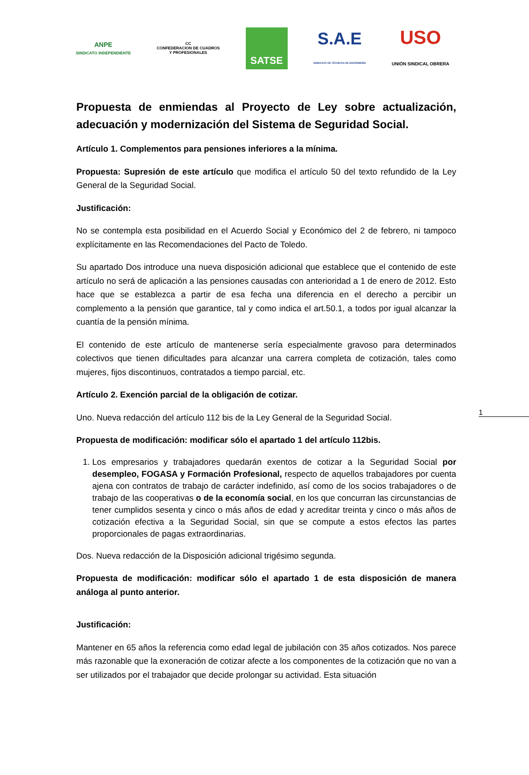ANPE
SINDICATO INDEPENDIENTE
CC
CONFEDERACION DE CUADROS
Y PROFESIONALES
SATSE
S.A.E
SINDICATO DE TÉCNICOS DE ENFERMERÍA
USO
UNIÓN SINDICAL OBRERA
Propuesta de enmiendas al Proyecto de Ley sobre actualización, adecuación y modernización del Sistema de Seguridad Social.
Artículo 1. Complementos para pensiones inferiores a la mínima.
Propuesta: Supresión de este artículo que modifica el artículo 50 del texto refundido de la Ley General de la Seguridad Social.
Justificación:
No se contempla esta posibilidad en el Acuerdo Social y Económico del 2 de febrero, ni tampoco explícitamente en las Recomendaciones del Pacto de Toledo.
Su apartado Dos introduce una nueva disposición adicional que establece que el contenido de este artículo no será de aplicación a las pensiones causadas con anterioridad a 1 de enero de 2012. Esto hace que se establezca a partir de esa fecha una diferencia en el derecho a percibir un complemento a la pensión que garantice, tal y como indica el art.50.1, a todos por igual alcanzar la cuantía de la pensión mínima.
El contenido de este artículo de mantenerse sería especialmente gravoso para determinados colectivos que tienen dificultades para alcanzar una carrera completa de cotización, tales como mujeres, fijos discontinuos, contratados a tiempo parcial, etc.
Artículo 2. Exención parcial de la obligación de cotizar.
Uno. Nueva redacción del artículo 112 bis de la Ley General de la Seguridad Social.
Propuesta de modificación: modificar sólo el apartado 1 del artículo 112bis.
1. Los empresarios y trabajadores quedarán exentos de cotizar a la Seguridad Social por desempleo, FOGASA y Formación Profesional, respecto de aquellos trabajadores por cuenta ajena con contratos de trabajo de carácter indefinido, así como de los socios trabajadores o de trabajo de las cooperativas o de la economía social, en los que concurran las circunstancias de tener cumplidos sesenta y cinco o más años de edad y acreditar treinta y cinco o más años de cotización efectiva a la Seguridad Social, sin que se compute a estos efectos las partes proporcionales de pagas extraordinarias.
Dos. Nueva redacción de la Disposición adicional trigésimo segunda.
Propuesta de modificación: modificar sólo el apartado 1 de esta disposición de manera análoga al punto anterior.
Justificación:
Mantener en 65 años la referencia como edad legal de jubilación con 35 años cotizados. Nos parece más razonable que la exoneración de cotizar afecte a los componentes de la cotización que no van a ser utilizados por el trabajador que decide prolongar su actividad. Esta situación
1